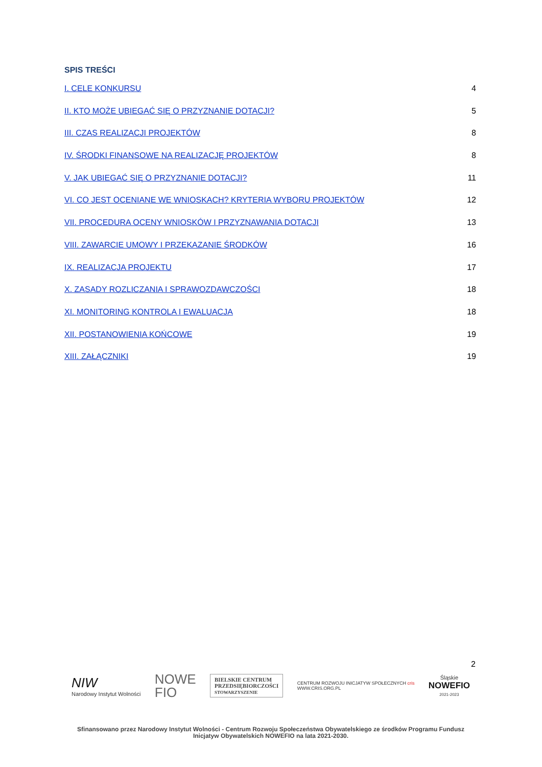SPIS TREŚCI
I. CELE KONKURSU 4
II. KTO MOŻE UBIEGAĆ SIĘ O PRZYZNANIE DOTACJI? 5
III. CZAS REALIZACJI PROJEKTÓW 8
IV. ŚRODKI FINANSOWE NA REALIZACJĘ PROJEKTÓW 8
V. JAK UBIEGAĆ SIĘ O PRZYZNANIE DOTACJI? 11
VI. CO JEST OCENIANE WE WNIOSKACH? KRYTERIA WYBORU PROJEKTÓW 12
VII. PROCEDURA OCENY WNIOSKÓW I PRZYZNAWANIA DOTACJI 13
VIII. ZAWARCIE UMOWY I PRZEKAZANIE ŚRODKÓW 16
IX. REALIZACJA PROJEKTU 17
X. ZASADY ROZLICZANIA I SPRAWOZDAWCZOŚCI 18
XI. MONITORING KONTROLA I EWALUACJA 18
XII. POSTANOWIENIA KOŃCOWE 19
XIII. ZAŁĄCZNIKI 19
2
NIW
Narodowy Instytut Wolności
NOWE
FIO
BIELSKIE CENTRUM
PRZEDSIĘBIORCZOŚCI
STOWARZYSZENIE
CENTRUM ROZWOJU INICJATYW SPOŁECZNYCH cris
WWW.CRIS.ORG.PL
Śląskie
NOWEFIO
2021-2023
Sfinansowano przez Narodowy Instytut Wolności - Centrum Rozwoju Społeczeństwa Obywatelskiego ze środków Programu Fundusz Inicjatyw Obywatelskich NOWEFIO na lata 2021-2030.